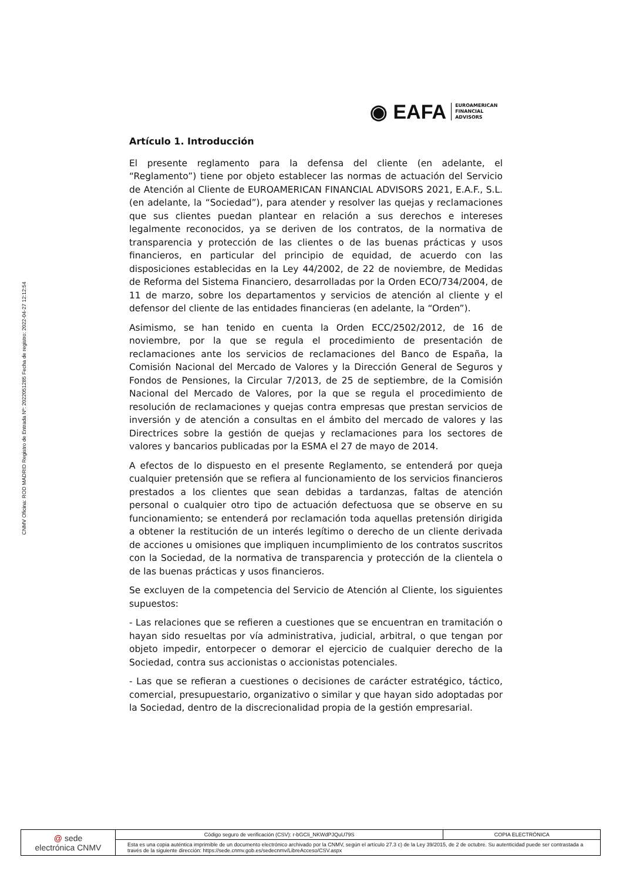CNMV Oficina: ROD MADRID Registro de Entrada Nº: 2022051285 Fecha de registro: 2022-04-27 12:12:54
◉ EAFA EUROAMERICAN
FINANCIAL
ADVISORS
Artículo 1. Introducción
El presente reglamento para la defensa del cliente (en adelante, el “Reglamento”) tiene por objeto establecer las normas de actuación del Servicio de Atención al Cliente de EUROAMERICAN FINANCIAL ADVISORS 2021, E.A.F., S.L. (en adelante, la “Sociedad”), para atender y resolver las quejas y reclamaciones que sus clientes puedan plantear en relación a sus derechos e intereses legalmente reconocidos, ya se deriven de los contratos, de la normativa de transparencia y protección de las clientes o de las buenas prácticas y usos financieros, en particular del principio de equidad, de acuerdo con las disposiciones establecidas en la Ley 44/2002, de 22 de noviembre, de Medidas de Reforma del Sistema Financiero, desarrolladas por la Orden ECO/734/2004, de 11 de marzo, sobre los departamentos y servicios de atención al cliente y el defensor del cliente de las entidades financieras (en adelante, la “Orden”).
Asimismo, se han tenido en cuenta la Orden ECC/2502/2012, de 16 de noviembre, por la que se regula el procedimiento de presentación de reclamaciones ante los servicios de reclamaciones del Banco de España, la Comisión Nacional del Mercado de Valores y la Dirección General de Seguros y Fondos de Pensiones, la Circular 7/2013, de 25 de septiembre, de la Comisión Nacional del Mercado de Valores, por la que se regula el procedimiento de resolución de reclamaciones y quejas contra empresas que prestan servicios de inversión y de atención a consultas en el ámbito del mercado de valores y las Directrices sobre la gestión de quejas y reclamaciones para los sectores de valores y bancarios publicadas por la ESMA el 27 de mayo de 2014.
A efectos de lo dispuesto en el presente Reglamento, se entenderá por queja cualquier pretensión que se refiera al funcionamiento de los servicios financieros prestados a los clientes que sean debidas a tardanzas, faltas de atención personal o cualquier otro tipo de actuación defectuosa que se observe en su funcionamiento; se entenderá por reclamación toda aquellas pretensión dirigida a obtener la restitución de un interés legítimo o derecho de un cliente derivada de acciones u omisiones que impliquen incumplimiento de los contratos suscritos con la Sociedad, de la normativa de transparencia y protección de la clientela o de las buenas prácticas y usos financieros.
Se excluyen de la competencia del Servicio de Atención al Cliente, los siguientes supuestos:
- Las relaciones que se refieren a cuestiones que se encuentran en tramitación o hayan sido resueltas por vía administrativa, judicial, arbitral, o que tengan por objeto impedir, entorpecer o demorar el ejercicio de cualquier derecho de la Sociedad, contra sus accionistas o accionistas potenciales.
- Las que se refieran a cuestiones o decisiones de carácter estratégico, táctico, comercial, presupuestario, organizativo o similar y que hayan sido adoptadas por la Sociedad, dentro de la discrecionalidad propia de la gestión empresarial.
| @ sede electrónica CNMV | Código seguro de verificación (CSV): r-bGCIi_NKWdPJQuU79S | COPIA ELECTRÓNICA |
| | Esta es una copia auténtica imprimible de un documento electrónico archivado por la CNMV, según el artículo 27.3 c) de la Ley 39/2015, de 2 de octubre. Su autenticidad puede ser contrastada a través de la siguiente dirección: https://sede.cnmv.gob.es/sedecnmv/LibreAcceso/CSV.aspx | |